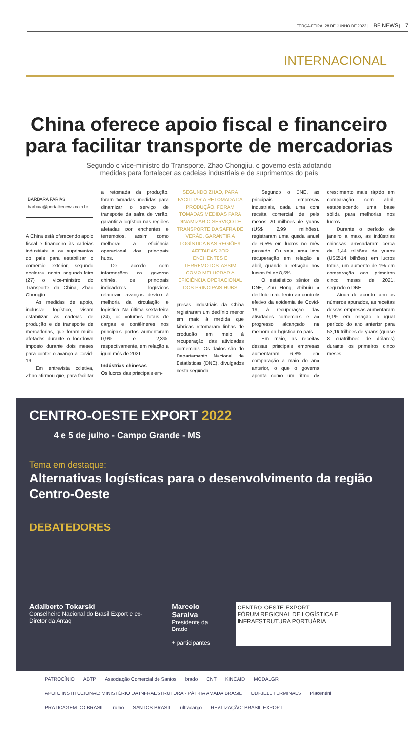TERÇA-FEIRA, 28 DE JUNHO DE 2022 | BE NEWS | 7
INTERNACIONAL
China oferece apoio fiscal e financeiro para facilitar transporte de mercadorias
Segundo o vice-ministro do Transporte, Zhao Chongjiu, o governo está adotando medidas para fortalecer as cadeias industriais e de suprimentos do país
BÁRBARA FARIAS
barbara@portalbenews.com.br
A China está oferecendo apoio fiscal e financeiro às cadeias industriais e de suprimentos do país para estabilizar o comércio exterior, segundo declarou nesta segunda-feira (27) o vice-ministro do Transporte da China, Zhao Chongjiu.
As medidas de apoio, inclusive logístico, visam estabilizar as cadeias de produção e de transporte de mercadorias, que foram muito afetadas durante o lockdown imposto durante dois meses para conter o avanço a Covid-19.
Em entrevista coletiva, Zhao afirmou que, para facilitar a retomada da produção, foram tomadas medidas para dinamizar o serviço de transporte da safra de verão, garantir a logística nas regiões afetadas por enchentes e terremotos, assim como melhorar a eficiência operacional dos principais hubs.
De acordo com informações do governo chinês, os principais indicadores logísticos relataram avanços devido à melhoria da circulação e logística. Na última sexta-feira (24), os volumes totais de cargas e contêineres nos principais portos aumentaram 0,9% e 2,3%, respectivamente, em relação a igual mês de 2021.
Indústrias chinesas
Os lucros das principais em-
SEGUNDO ZHAO, PARA FACILITAR A RETOMADA DA PRODUÇÃO, FORAM TOMADAS MEDIDAS PARA DINAMIZAR O SERVIÇO DE TRANSPORTE DA SAFRA DE VERÃO, GARANTIR A LOGÍSTICA NAS REGIÕES AFETADAS POR ENCHENTES E TERREMOTOS, ASSIM COMO MELHORAR A EFICIÊNCIA OPERACIONAL DOS PRINCIPAIS HUBS
presas industriais da China registraram um declínio menor em maio à medida que fábricas retomaram linhas de produção em meio à recuperação das atividades comerciais. Os dados são do Departamento Nacional de Estatísticas (DNE), divulgados nesta segunda.
Segundo o DNE, as principais empresas industriais, cada uma com receita comercial de pelo menos 20 milhões de yuans (US$ 2,99 milhões), registraram uma queda anual de 6,5% em lucros no mês passado. Ou seja, uma leve recuperação em relação a abril, quando a retração nos lucros foi de 8,5%.
O estatístico sênior do DNE, Zhu Hong, atribuiu o declínio mais lento ao controle efetivo da epidemia de Covid-19, à recuperação das atividades comerciais e ao progresso alcançado na melhora da logística no país.
Em maio, as receitas dessas principais empresas aumentaram 6,8% em comparação a maio do ano anterior, o que o governo aponta como um ritmo de crescimento mais rápido em comparação com abril, estabelecendo uma base sólida para melhorias nos lucros.
Durante o período de janeiro a maio, as indústrias chinesas arrecadaram cerca de 3,44 trilhões de yuans (US$514 bilhões) em lucros totais, um aumento de 1% em comparação aos primeiros cinco meses de 2021, segundo o DNE.
Ainda de acordo com os números apurados, as receitas dessas empresas aumentaram 9,1% em relação a igual período do ano anterior para 53,16 trilhões de yuans (quase 8 quatrilhões de dólares) durante os primeiros cinco meses.
CENTRO-OESTE EXPORT 2022
4 e 5 de julho - Campo Grande - MS
Tema em destaque:
Alternativas logísticas para o desenvolvimento da região Centro-Oeste
DEBATEDORES
Adalberto Tokarski
Conselheiro Nacional do Brasil Export e ex-Diretor da Antaq
Marcelo Saraiva
Presidente da Brado
+ participantes
CENTRO-OESTE EXPORT
FÓRUM REGIONAL DE LOGÍSTICA E INFRAESTRUTURA PORTUÁRIA
PATROCÍNIO ABTP Associação Comercial de Santos brado CNT KINCAID MODALGR APOIO INSTITUCIONAL: MINISTÉRIO DA INFRAESTRUTURA · PÁTRIA AMADA BRASIL ODFJELL TERMINALS Piacentini PRATICAGEM DO BRASIL rumo SANTOS BRASIL ultracargo REALIZAÇÃO: BRASIL EXPORT